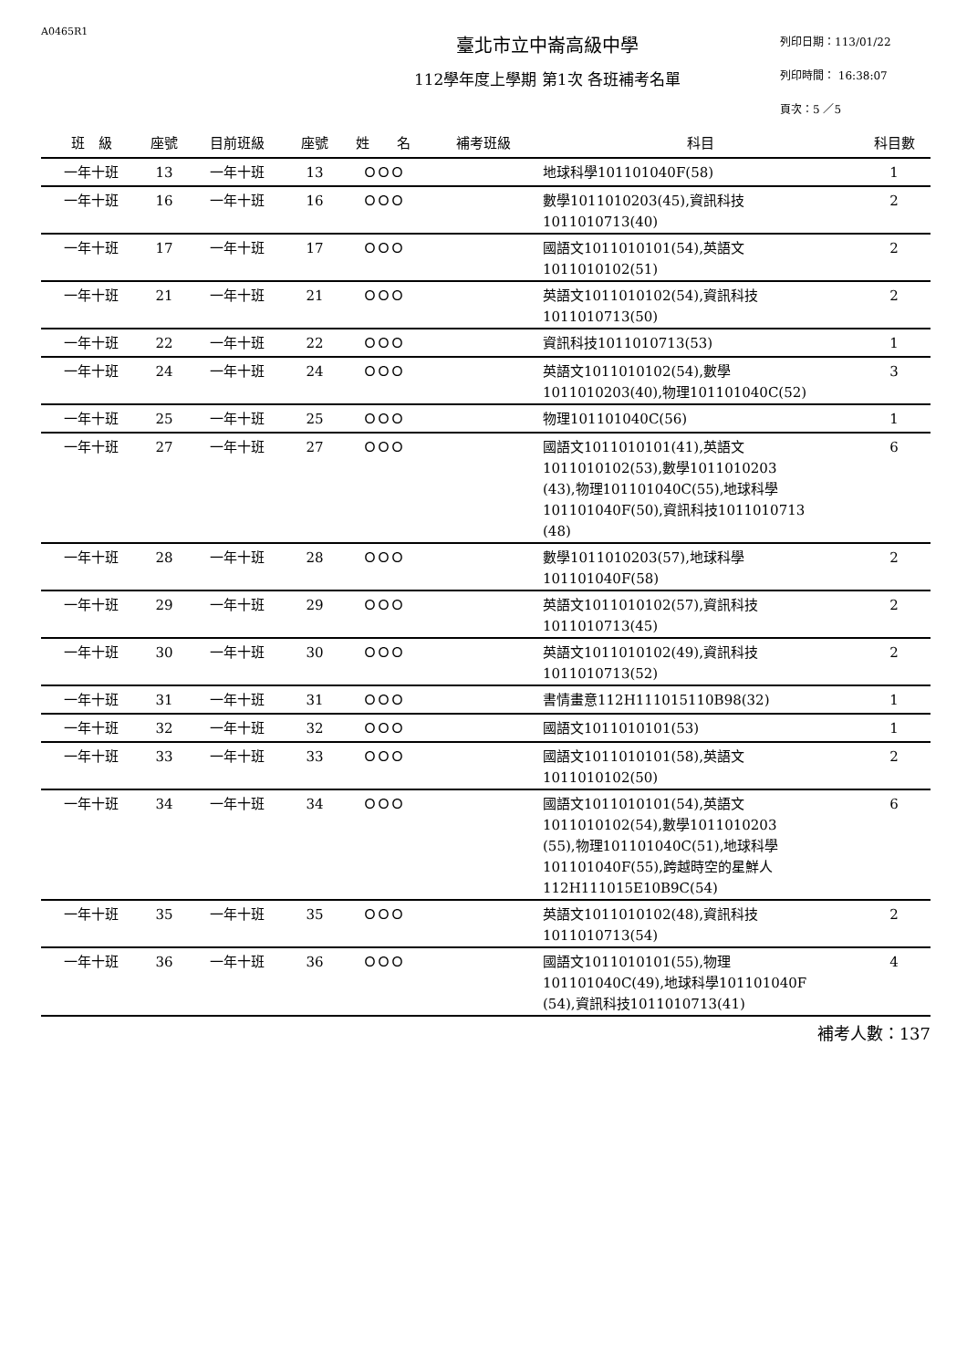A0465R1
臺北市立中崙高級中學
112學年度上學期 第1次 各班補考名單
列印日期：113/01/22
列印時間： 16:38:07
頁次：5 ／5
| 班 級 | 座號 | 目前班級 | 座號 | 姓 名 | 補考班級 | 科目 | 科目數 |
| --- | --- | --- | --- | --- | --- | --- | --- |
| 一年十班 | 13 | 一年十班 | 13 | ＯＯＯ | | 地球科學101101040F(58) | 1 |
| 一年十班 | 16 | 一年十班 | 16 | ＯＯＯ | | 數學1011010203(45),資訊科技 1011010713(40) | 2 |
| 一年十班 | 17 | 一年十班 | 17 | ＯＯＯ | | 國語文1011010101(54),英語文 1011010102(51) | 2 |
| 一年十班 | 21 | 一年十班 | 21 | ＯＯＯ | | 英語文1011010102(54),資訊科技 1011010713(50) | 2 |
| 一年十班 | 22 | 一年十班 | 22 | ＯＯＯ | | 資訊科技1011010713(53) | 1 |
| 一年十班 | 24 | 一年十班 | 24 | ＯＯＯ | | 英語文1011010102(54),數學 1011010203(40),物理101101040C(52) | 3 |
| 一年十班 | 25 | 一年十班 | 25 | ＯＯＯ | | 物理101101040C(56) | 1 |
| 一年十班 | 27 | 一年十班 | 27 | ＯＯＯ | | 國語文1011010101(41),英語文 1011010102(53),數學1011010203 (43),物理101101040C(55),地球科學 101101040F(50),資訊科技1011010713 (48) | 6 |
| 一年十班 | 28 | 一年十班 | 28 | ＯＯＯ | | 數學1011010203(57),地球科學 101101040F(58) | 2 |
| 一年十班 | 29 | 一年十班 | 29 | ＯＯＯ | | 英語文1011010102(57),資訊科技 1011010713(45) | 2 |
| 一年十班 | 30 | 一年十班 | 30 | ＯＯＯ | | 英語文1011010102(49),資訊科技 1011010713(52) | 2 |
| 一年十班 | 31 | 一年十班 | 31 | ＯＯＯ | | 書情畫意112H111015110B98(32) | 1 |
| 一年十班 | 32 | 一年十班 | 32 | ＯＯＯ | | 國語文1011010101(53) | 1 |
| 一年十班 | 33 | 一年十班 | 33 | ＯＯＯ | | 國語文1011010101(58),英語文 1011010102(50) | 2 |
| 一年十班 | 34 | 一年十班 | 34 | ＯＯＯ | | 國語文1011010101(54),英語文 1011010102(54),數學1011010203 (55),物理101101040C(51),地球科學 101101040F(55),跨越時空的星鮮人 112H111015E10B9C(54) | 6 |
| 一年十班 | 35 | 一年十班 | 35 | ＯＯＯ | | 英語文1011010102(48),資訊科技 1011010713(54) | 2 |
| 一年十班 | 36 | 一年十班 | 36 | ＯＯＯ | | 國語文1011010101(55),物理 101101040C(49),地球科學101101040F (54),資訊科技1011010713(41) | 4 |
補考人數：137